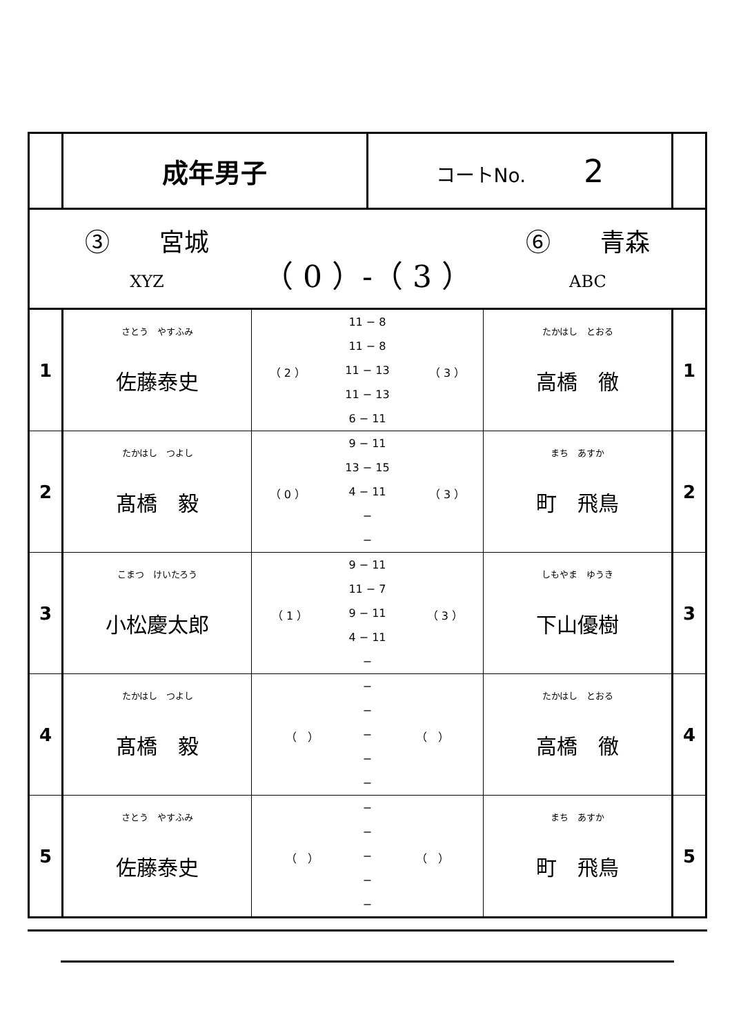| | 成年男子 | | コートNo. 2 | | |
| ③ 宮城 XYZ （ 0 ）-（ 3 ） ⑥ 青森 ABC | | | | | |
| 1 | さとう やすふみ 佐藤泰史 | / （ 2 ） / 11 − 8 / （ 3 ） / / / 11 − 8 / / / / 11 − 13 / / / / 11 − 13 / / / / 6 − 11 / / | | たかはし とおる 高橋 徹 | 1 |
| 2 | たかはし つよし 髙橋 毅 | / （ 0 ） / 9 − 11 / （ 3 ） / / / 13 − 15 / / / / 4 − 11 / / / / − / / / / − / / | | まち あすか 町 飛鳥 | 2 |
| 3 | こまつ けいたろう 小松慶太郎 | / （ 1 ） / 9 − 11 / （ 3 ） / / / 11 − 7 / / / / 9 − 11 / / / / 4 − 11 / / / / − / / | | しもやま ゆうき 下山優樹 | 3 |
| 4 | たかはし つよし 髙橋 毅 | / （ ） / − / （ ） / / / − / / / / − / / / / − / / / / − / / | | たかはし とおる 高橋 徹 | 4 |
| 5 | さとう やすふみ 佐藤泰史 | / （ ） / − / （ ） / / / − / / / / − / / / / − / / / / − / / | | まち あすか 町 飛鳥 | 5 |